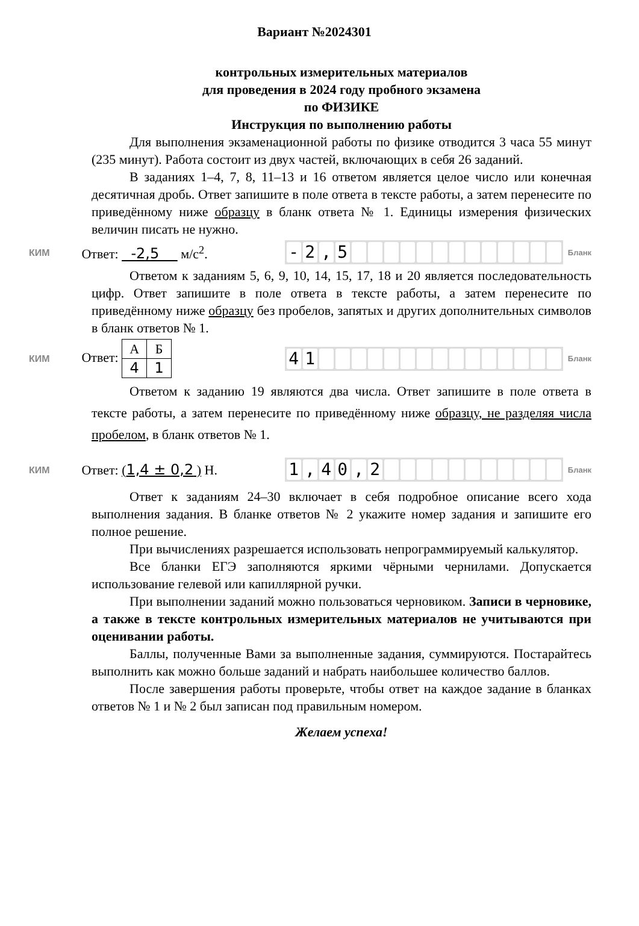Вариант №2024301
контрольных измерительных материалов
для проведения в 2024 году пробного экзамена
по ФИЗИКЕ
Инструкция по выполнению работы
Для выполнения экзаменационной работы по физике отводится 3 часа 55 минут (235 минут). Работа состоит из двух частей, включающих в себя 26 заданий.
В заданиях 1–4, 7, 8, 11–13 и 16 ответом является целое число или конечная десятичная дробь. Ответ запишите в поле ответа в тексте работы, а затем перенесите по приведённому ниже образцу в бланк ответа № 1. Единицы измерения физических величин писать не нужно.
КИМ
Ответ: -2,5 м/с<sup>2</sup>.
- 2, 5
Бланк
Ответом к заданиям 5, 6, 9, 10, 14, 15, 17, 18 и 20 является последовательность цифр. Ответ запишите в поле ответа в тексте работы, а затем перенесите по приведённому ниже образцу без пробелов, запятых и других дополнительных символов в бланк ответов № 1.
КИМ
Ответ:
| А | Б |
| --- | --- |
| 4 | 1 |
41
Бланк
Ответом к заданию 19 являются два числа. Ответ запишите в поле ответа в тексте работы, а затем перенесите по приведённому ниже образцу, не разделяя числа пробелом, в бланк ответов № 1.
КИМ
Ответ: (1,4 ± 0,2 ) Н.
1, 40, 2
Бланк
Ответ к заданиям 24–30 включает в себя подробное описание всего хода выполнения задания. В бланке ответов № 2 укажите номер задания и запишите его полное решение.
При вычислениях разрешается использовать непрограммируемый калькулятор.
Все бланки ЕГЭ заполняются яркими чёрными чернилами. Допускается использование гелевой или капиллярной ручки.
При выполнении заданий можно пользоваться черновиком. Записи в черновике, а также в тексте контрольных измерительных материалов не учитываются при оценивании работы.
Баллы, полученные Вами за выполненные задания, суммируются. Постарайтесь выполнить как можно больше заданий и набрать наибольшее количество баллов.
После завершения работы проверьте, чтобы ответ на каждое задание в бланках ответов № 1 и № 2 был записан под правильным номером.
Желаем успеха!